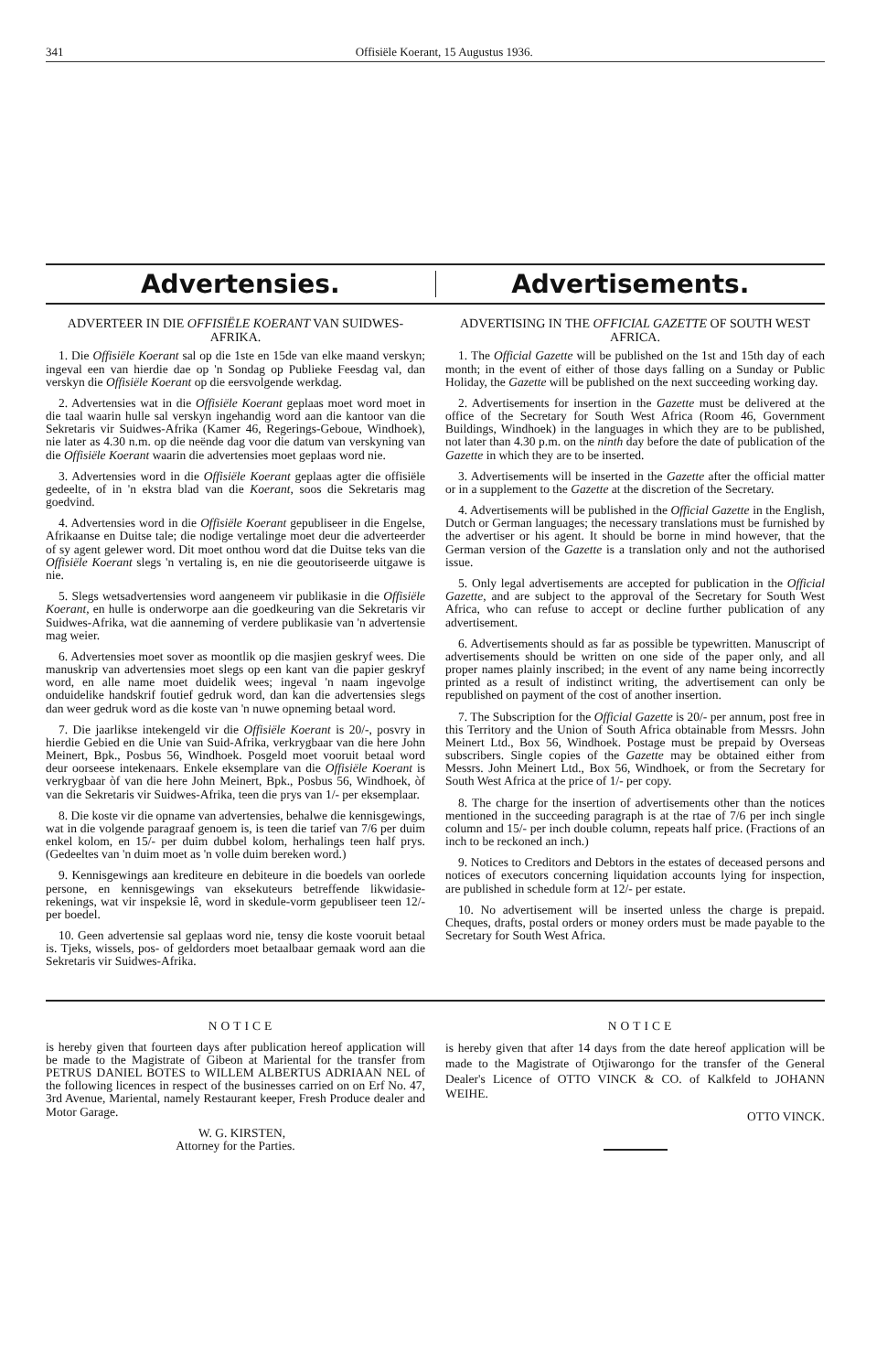341 Offisiële Koerant, 15 Augustus 1936.
Advertensies. Advertisements.
ADVERTEER IN DIE OFFISIËLE KOERANT VAN SUIDWES-AFRIKA.
1. Die Offisiële Koerant sal op die 1ste en 15de van elke maand verskyn; ingeval een van hierdie dae op 'n Sondag op Publieke Feesdag val, dan verskyn die Offisiële Koerant op die eersvolgende werkdag.
2. Advertensies wat in die Offisiële Koerant geplaas moet word moet in die taal waarin hulle sal verskyn ingehandig word aan die kantoor van die Sekretaris vir Suidwes-Afrika (Kamer 46, Regerings-Geboue, Windhoek), nie later as 4.30 n.m. op die neënde dag voor die datum van verskyning van die Offisiële Koerant waarin die advertensies moet geplaas word nie.
3. Advertensies word in die Offisiële Koerant geplaas agter die offisiële gedeelte, of in 'n ekstra blad van die Koerant, soos die Sekretaris mag goedvind.
4. Advertensies word in die Offisiële Koerant gepubliseer in die Engelse, Afrikaanse en Duitse tale; die nodige vertalinge moet deur die adverteerder of sy agent gelewer word. Dit moet onthou word dat die Duitse teks van die Offisiële Koerant slegs 'n vertaling is, en nie die geoutoriseerde uitgawe is nie.
5. Slegs wetsadvertensies word aangeneem vir publikasie in die Offisiële Koerant, en hulle is onderworpe aan die goedkeuring van die Sekretaris vir Suidwes-Afrika, wat die aanneming of verdere publikasie van 'n advertensie mag weier.
6. Advertensies moet sover as moontlik op die masjien geskryf wees. Die manuskrip van advertensies moet slegs op een kant van die papier geskryf word, en alle name moet duidelik wees; ingeval 'n naam ingevolge onduidelike handskrif foutief gedruk word, dan kan die advertensies slegs dan weer gedruk word as die koste van 'n nuwe opneming betaal word.
7. Die jaarlikse intekengeld vir die Offisiële Koerant is 20/-, posvry in hierdie Gebied en die Unie van Suid-Afrika, verkrygbaar van die here John Meinert, Bpk., Posbus 56, Windhoek. Posgeld moet vooruit betaal word deur oorseese intekenaars. Enkele eksemplare van die Offisiële Koerant is verkrygbaar òf van die here John Meinert, Bpk., Posbus 56, Windhoek, òf van die Sekretaris vir Suidwes-Afrika, teen die prys van 1/- per eksemplaar.
8. Die koste vir die opname van advertensies, behalwe die kennisgewings, wat in die volgende paragraaf genoem is, is teen die tarief van 7/6 per duim enkel kolom, en 15/- per duim dubbel kolom, herhalings teen half prys. (Gedeeltes van 'n duim moet as 'n volle duim bereken word.)
9. Kennisgewings aan krediteure en debiteure in die boedels van oorlede persone, en kennisgewings van eksekuteurs betreffende likwidasie-rekenings, wat vir inspeksie lê, word in skedule-vorm gepubliseer teen 12/- per boedel.
10. Geen advertensie sal geplaas word nie, tensy die koste vooruit betaal is. Tjeks, wissels, pos- of geldorders moet betaalbaar gemaak word aan die Sekretaris vir Suidwes-Afrika.
ADVERTISING IN THE OFFICIAL GAZETTE OF SOUTH WEST AFRICA.
1. The Official Gazette will be published on the 1st and 15th day of each month; in the event of either of those days falling on a Sunday or Public Holiday, the Gazette will be published on the next succeeding working day.
2. Advertisements for insertion in the Gazette must be delivered at the office of the Secretary for South West Africa (Room 46, Government Buildings, Windhoek) in the languages in which they are to be published, not later than 4.30 p.m. on the ninth day before the date of publication of the Gazette in which they are to be inserted.
3. Advertisements will be inserted in the Gazette after the official matter or in a supplement to the Gazette at the discretion of the Secretary.
4. Advertisements will be published in the Official Gazette in the English, Dutch or German languages; the necessary translations must be furnished by the advertiser or his agent. It should be borne in mind however, that the German version of the Gazette is a translation only and not the authorised issue.
5. Only legal advertisements are accepted for publication in the Official Gazette, and are subject to the approval of the Secretary for South West Africa, who can refuse to accept or decline further publication of any advertisement.
6. Advertisements should as far as possible be typewritten. Manuscript of advertisements should be written on one side of the paper only, and all proper names plainly inscribed; in the event of any name being incorrectly printed as a result of indistinct writing, the advertisement can only be republished on payment of the cost of another insertion.
7. The Subscription for the Official Gazette is 20/- per annum, post free in this Territory and the Union of South Africa obtainable from Messrs. John Meinert Ltd., Box 56, Windhoek. Postage must be prepaid by Overseas subscribers. Single copies of the Gazette may be obtained either from Messrs. John Meinert Ltd., Box 56, Windhoek, or from the Secretary for South West Africa at the price of 1/- per copy.
8. The charge for the insertion of advertisements other than the notices mentioned in the succeeding paragraph is at the rtae of 7/6 per inch single column and 15/- per inch double column, repeats half price. (Fractions of an inch to be reckoned an inch.)
9. Notices to Creditors and Debtors in the estates of deceased persons and notices of executors concerning liquidation accounts lying for inspection, are published in schedule form at 12/- per estate.
10. No advertisement will be inserted unless the charge is prepaid. Cheques, drafts, postal orders or money orders must be made payable to the Secretary for South West Africa.
NOTICE
is hereby given that fourteen days after publication hereof application will be made to the Magistrate of Gibeon at Mariental for the transfer from PETRUS DANIEL BOTES to WILLEM ALBERTUS ADRIAAN NEL of the following licences in respect of the businesses carried on on Erf No. 47, 3rd Avenue, Mariental, namely Restaurant keeper, Fresh Produce dealer and Motor Garage.
W. G. KIRSTEN,
Attorney for the Parties.
NOTICE
is hereby given that after 14 days from the date hereof application will be made to the Magistrate of Otjiwarongo for the transfer of the General Dealer's Licence of OTTO VINCK & CO. of Kalkfeld to JOHANN WEIHE.
OTTO VINCK.